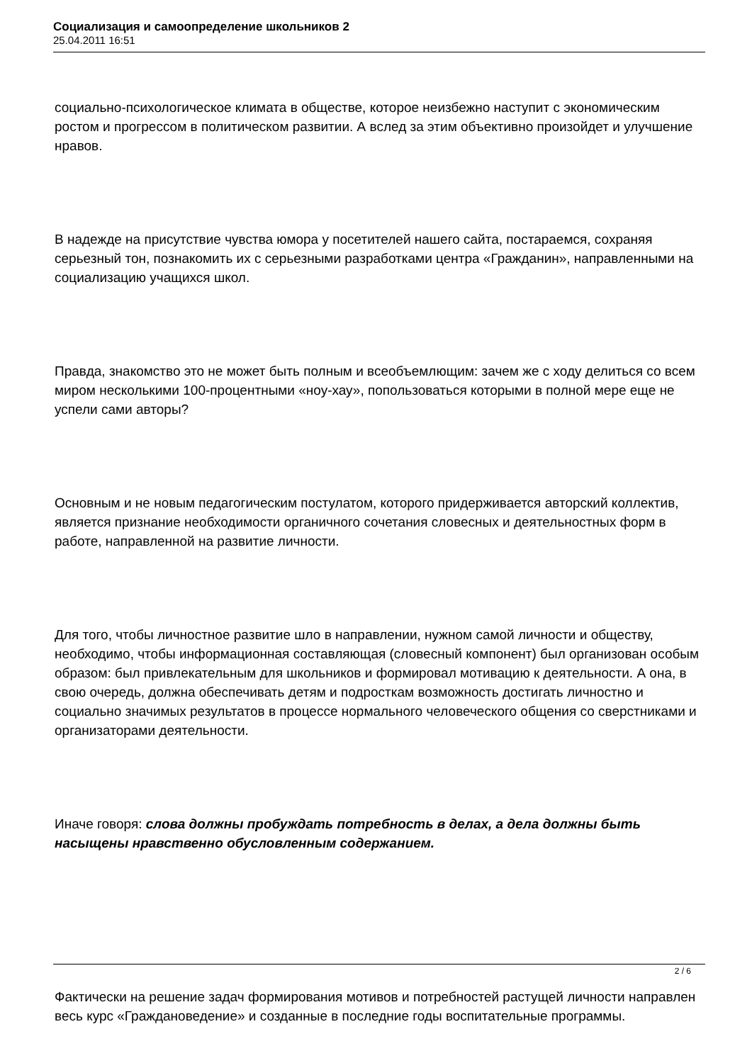Социализация и самоопределение школьников 2
25.04.2011 16:51
социально-психологическое климата в обществе, которое неизбежно наступит с экономическим ростом и прогрессом в политическом развитии. А вслед за этим объективно произойдет и улучшение нравов.
В надежде на присутствие чувства юмора у посетителей нашего сайта, постараемся, сохраняя серьезный тон, познакомить их с серьезными разработками центра «Гражданин», направленными на социализацию учащихся школ.
Правда, знакомство это не может быть полным и всеобъемлющим: зачем же с ходу делиться со всем миром несколькими 100-процентными «ноу-хау», попользоваться которыми в полной мере еще не успели сами авторы?
Основным и не новым педагогическим постулатом, которого придерживается авторский коллектив, является признание необходимости органичного сочетания словесных и деятельностных форм в работе, направленной на развитие личности.
Для того, чтобы личностное развитие шло в направлении, нужном самой личности и обществу, необходимо, чтобы информационная составляющая (словесный компонент) был организован особым образом: был привлекательным для школьников и формировал мотивацию к деятельности. А она, в свою очередь, должна обеспечивать детям и подросткам возможность достигать личностно и социально значимых результатов в процессе нормального человеческого общения со сверстниками и организаторами деятельности.
Иначе говоря: слова должны пробуждать потребность в делах, а дела должны быть насыщены нравственно обусловленным содержанием.
Фактически на решение задач формирования мотивов и потребностей растущей личности направлен весь курс «Граждановедение» и созданные в последние годы воспитательные программы.
2 / 6